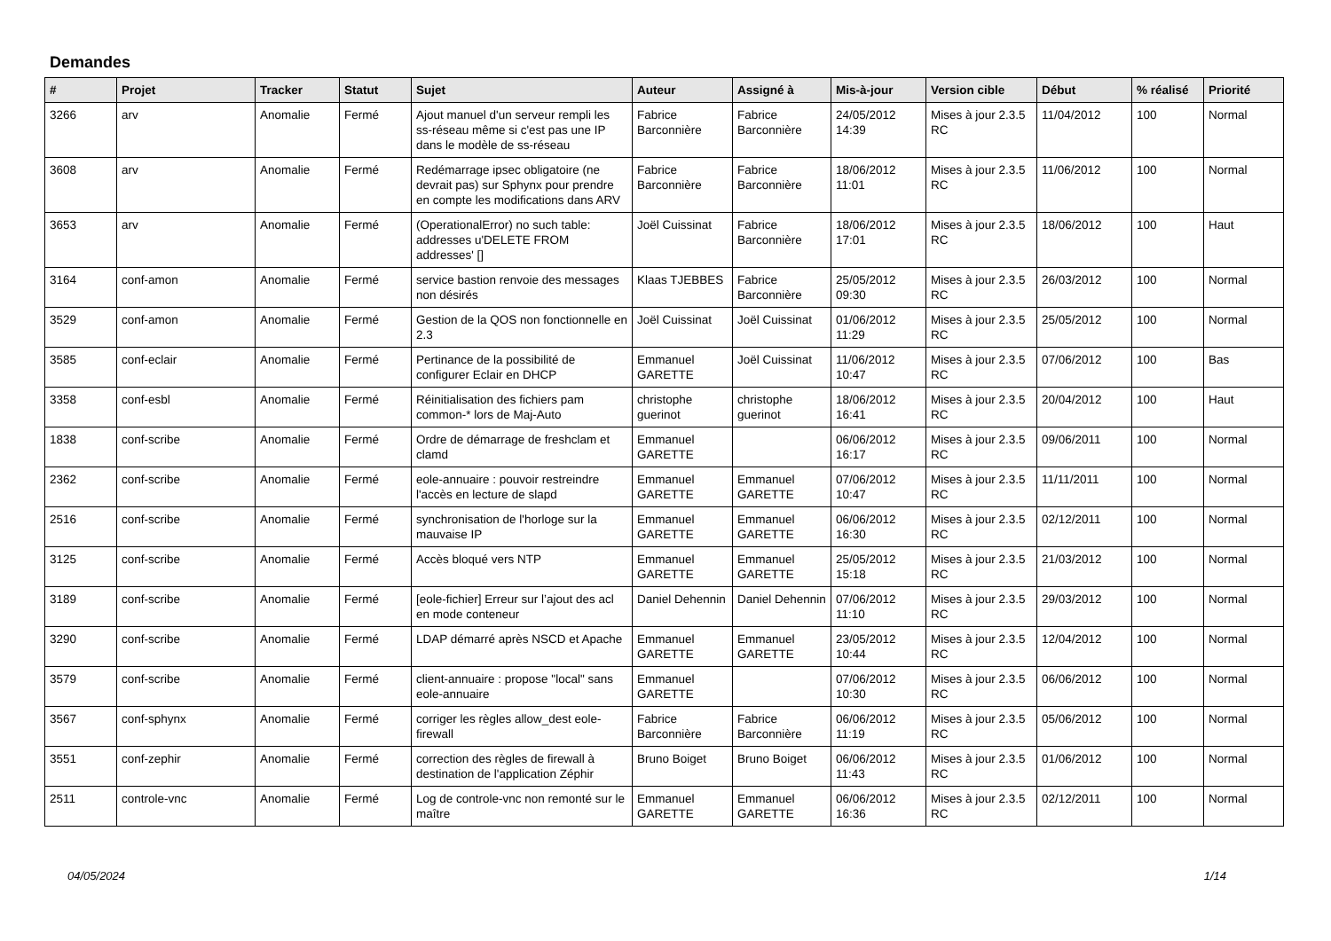Demandes
| # | Projet | Tracker | Statut | Sujet | Auteur | Assigné à | Mis-à-jour | Version cible | Début | % réalisé | Priorité |
| --- | --- | --- | --- | --- | --- | --- | --- | --- | --- | --- | --- |
| 3266 | arv | Anomalie | Fermé | Ajout manuel d'un serveur rempli les ss-réseau même si c'est pas une IP dans le modèle de ss-réseau | Fabrice Barconnière | Fabrice Barconnière | 24/05/2012 14:39 | Mises à jour 2.3.5 RC | 11/04/2012 | 100 | Normal |
| 3608 | arv | Anomalie | Fermé | Redémarrage ipsec obligatoire (ne devrait pas) sur Sphynx pour prendre en compte les modifications dans ARV | Fabrice Barconnière | Fabrice Barconnière | 18/06/2012 11:01 | Mises à jour 2.3.5 RC | 11/06/2012 | 100 | Normal |
| 3653 | arv | Anomalie | Fermé | (OperationalError) no such table: addresses u'DELETE FROM addresses' [] | Joël Cuissinat | Fabrice Barconnière | 18/06/2012 17:01 | Mises à jour 2.3.5 RC | 18/06/2012 | 100 | Haut |
| 3164 | conf-amon | Anomalie | Fermé | service bastion renvoie des messages non désirés | Klaas TJEBBES | Fabrice Barconnière | 25/05/2012 09:30 | Mises à jour 2.3.5 RC | 26/03/2012 | 100 | Normal |
| 3529 | conf-amon | Anomalie | Fermé | Gestion de la QOS non fonctionnelle en 2.3 | Joël Cuissinat | Joël Cuissinat | 01/06/2012 11:29 | Mises à jour 2.3.5 RC | 25/05/2012 | 100 | Normal |
| 3585 | conf-eclair | Anomalie | Fermé | Pertinance de la possibilité de configurer Eclair en DHCP | Emmanuel GARETTE | Joël Cuissinat | 11/06/2012 10:47 | Mises à jour 2.3.5 RC | 07/06/2012 | 100 | Bas |
| 3358 | conf-esbl | Anomalie | Fermé | Réinitialisation des fichiers pam common-* lors de Maj-Auto | christophe guerinot | christophe guerinot | 18/06/2012 16:41 | Mises à jour 2.3.5 RC | 20/04/2012 | 100 | Haut |
| 1838 | conf-scribe | Anomalie | Fermé | Ordre de démarrage de freshclam et clamd | Emmanuel GARETTE | | 06/06/2012 16:17 | Mises à jour 2.3.5 RC | 09/06/2011 | 100 | Normal |
| 2362 | conf-scribe | Anomalie | Fermé | eole-annuaire : pouvoir restreindre l'accès en lecture de slapd | Emmanuel GARETTE | Emmanuel GARETTE | 07/06/2012 10:47 | Mises à jour 2.3.5 RC | 11/11/2011 | 100 | Normal |
| 2516 | conf-scribe | Anomalie | Fermé | synchronisation de l'horloge sur la mauvaise IP | Emmanuel GARETTE | Emmanuel GARETTE | 06/06/2012 16:30 | Mises à jour 2.3.5 RC | 02/12/2011 | 100 | Normal |
| 3125 | conf-scribe | Anomalie | Fermé | Accès bloqué vers NTP | Emmanuel GARETTE | Emmanuel GARETTE | 25/05/2012 15:18 | Mises à jour 2.3.5 RC | 21/03/2012 | 100 | Normal |
| 3189 | conf-scribe | Anomalie | Fermé | [eole-fichier] Erreur sur l’ajout des acl en mode conteneur | Daniel Dehennin | Daniel Dehennin | 07/06/2012 11:10 | Mises à jour 2.3.5 RC | 29/03/2012 | 100 | Normal |
| 3290 | conf-scribe | Anomalie | Fermé | LDAP démarré après NSCD et Apache | Emmanuel GARETTE | Emmanuel GARETTE | 23/05/2012 10:44 | Mises à jour 2.3.5 RC | 12/04/2012 | 100 | Normal |
| 3579 | conf-scribe | Anomalie | Fermé | client-annuaire : propose "local" sans eole-annuaire | Emmanuel GARETTE | | 07/06/2012 10:30 | Mises à jour 2.3.5 RC | 06/06/2012 | 100 | Normal |
| 3567 | conf-sphynx | Anomalie | Fermé | corriger les règles allow_dest eole-firewall | Fabrice Barconnière | Fabrice Barconnière | 06/06/2012 11:19 | Mises à jour 2.3.5 RC | 05/06/2012 | 100 | Normal |
| 3551 | conf-zephir | Anomalie | Fermé | correction des règles de firewall à destination de l'application Zéphir | Bruno Boiget | Bruno Boiget | 06/06/2012 11:43 | Mises à jour 2.3.5 RC | 01/06/2012 | 100 | Normal |
| 2511 | controle-vnc | Anomalie | Fermé | Log de controle-vnc non remonté sur le maître | Emmanuel GARETTE | Emmanuel GARETTE | 06/06/2012 16:36 | Mises à jour 2.3.5 RC | 02/12/2011 | 100 | Normal |
04/05/2024 1/14